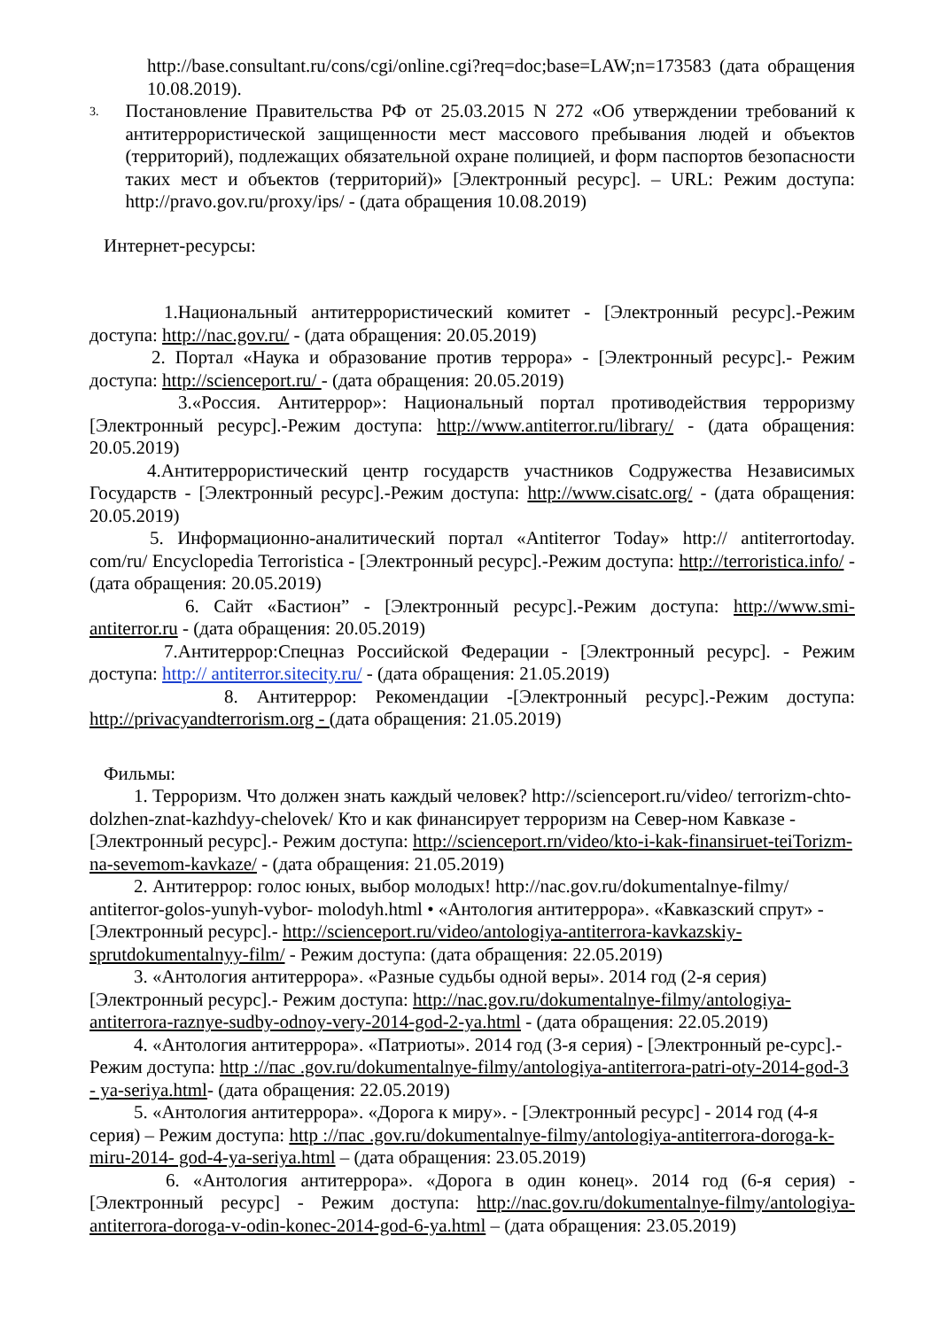http://base.consultant.ru/cons/cgi/online.cgi?req=doc;base=LAW;n=173583 (дата обращения 10.08.2019).
3.
Постановление Правительства РФ от 25.03.2015 N 272 «Об утверждении требований к антитеррористической защищенности мест массового пребывания людей и объектов (территорий), подлежащих обязательной охране полицией, и форм паспортов безопасности таких мест и объектов (территорий)» [Электронный ресурс]. – URL: Режим доступа: http://pravo.gov.ru/proxy/ips/ - (дата обращения 10.08.2019)
Интернет-ресурсы:
1.Национальный антитеррористический комитет - [Электронный ресурс].-Режим доступа: http://nac.gov.ru/ - (дата обращения: 20.05.2019)
2. Портал «Наука и образование против террора» - [Электронный ресурс].- Режим доступа: http://scienceport.ru/ - (дата обращения: 20.05.2019)
3.«Россия. Антитеррор»: Национальный портал противодействия терроризму [Электронный ресурс].-Режим доступа: http://www.antiterror.ru/library/ - (дата обращения: 20.05.2019)
4.Антитеррористический центр государств участников Содружества Независимых Государств - [Электронный ресурс].-Режим доступа: http://www.cisatc.org/ - (дата обращения: 20.05.2019)
5. Информационно-аналитический портал «Antiterror Today» http:// antiterrortoday. com/ru/ Encyclopedia Terroristica - [Электронный ресурс].-Режим доступа: http://terroristica.info/ - (дата обращения: 20.05.2019)
6. Сайт «Бастион” - [Электронный ресурс].-Режим доступа: http://www.smi-antiterror.ru - (дата обращения: 20.05.2019)
7.Антитеррор:Спецназ Российской Федерации - [Электронный ресурс]. - Режим доступа: http:// antiterror.sitecity.ru/ - (дата обращения: 21.05.2019)
8. Антитеррор: Рекомендации -[Электронный ресурс].-Режим доступа: http://privacyandterrorism.org - (дата обращения: 21.05.2019)
Фильмы:
1. Терроризм. Что должен знать каждый человек? http://scienceport.ru/video/ terrorizm-chto-dolzhen-znat-kazhdyy-chelovek/ Кто и как финансирует терроризм на Север-ном Кавказе - [Электронный ресурс].- Режим доступа: http://scienceport.rn/video/kto-i-kak-finansiruet-teiTorizm-na-sevemom-kavkaze/ - (дата обращения: 21.05.2019)
2. Антитеррор: голос юных, выбор молодых! http://nac.gov.ru/dokumentalnye-filmy/ antiterror-golos-yunyh-vybor- molodyh.html • «Антология антитеррора». «Кавказский спрут» - [Электронный ресурс].- http://scienceport.ru/video/antologiya-antiterrora-kavkazskiy-sprutdokumentalnyy-film/ - Режим доступа: (дата обращения: 22.05.2019)
3. «Антология антитеррора». «Разные судьбы одной веры». 2014 год (2-я серия) [Электронный ресурс].- Режим доступа: http://nac.gov.ru/dokumentalnye-filmy/antologiya-antiterrora-raznye-sudby-odnoy-very-2014-god-2-ya.html - (дата обращения: 22.05.2019)
4. «Антология антитеррора». «Патриоты». 2014 год (3-я серия) - [Электронный ре-сурс].-Режим доступа: http ://пас .gov.ru/dokumentalnye-filmy/antologiya-antiterrora-patri-oty-2014-god-3 - ya-seriya.html- (дата обращения: 22.05.2019)
5. «Антология антитеррора». «Дорога к миру». - [Электронный ресурс] - 2014 год (4-я серия) – Режим доступа: http ://пас .gov.ru/dokumentalnye-filmy/antologiya-antiterrora-doroga-k-miru-2014- god-4-ya-seriya.html – (дата обращения: 23.05.2019)
6. «Антология антитеррора». «Дорога в один конец». 2014 год (6-я серия) - [Электронный ресурс] - Режим доступа: http://nac.gov.ru/dokumentalnye-filmy/antologiya-antiterrora-doroga-v-odin-konec-2014-god-6-ya.html – (дата обращения: 23.05.2019)